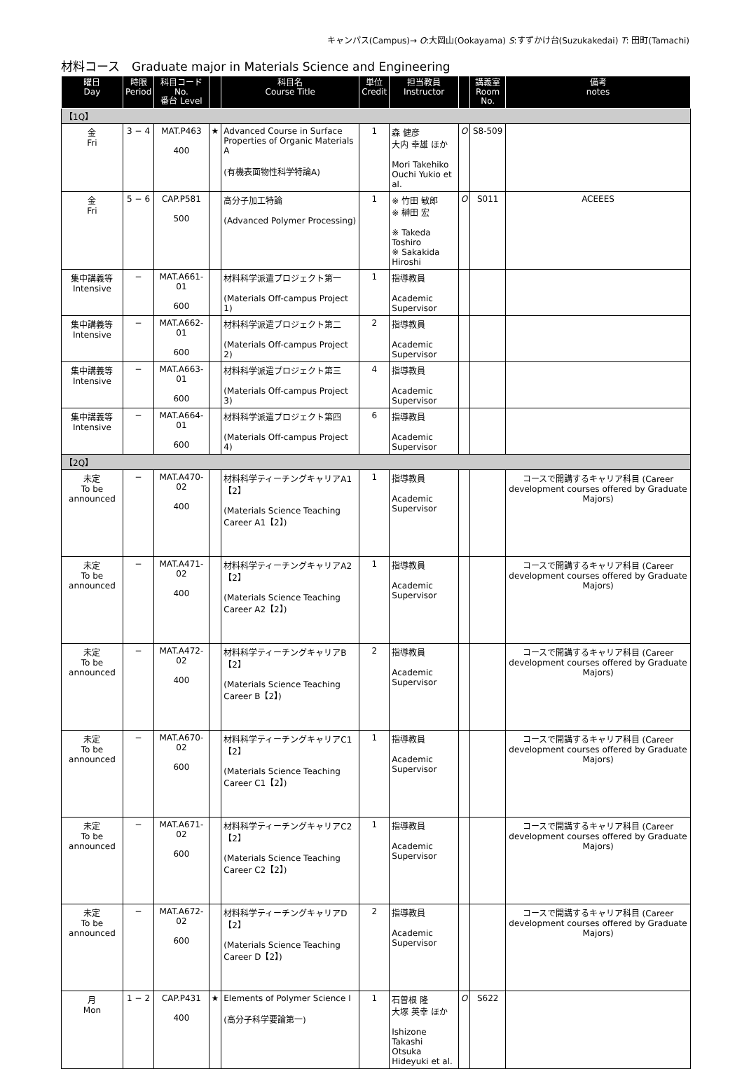キャンパス(Campus)→ O:大岡山(Ookayama) S:すずかけ台(Suzukakedai) T: 田町(Tamachi)
材料コース　Graduate major in Materials Science and Engineering
| 曜日 Day | 時限 Period | 科目コード No. 番台 Level | | 科目名 Course Title | 単位 Credit | 担当教員 Instructor | | 講義室 Room No. | 備考 notes |
| --- | --- | --- | --- | --- | --- | --- | --- | --- | --- |
| 【1Q】 | | | | | | | | | |
| 金 Fri | 3 − 4 | MAT.P463 400 | ★ | Advanced Course in Surface Properties of Organic Materials A (有機表面物性科学特論A) | 1 | 森 健彦 大内 幸雄 ほか Mori Takehiko Ouchi Yukio et al. | O | S8-509 | |
| 金 Fri | 5 − 6 | CAP.P581 500 | | 高分子加工特論 (Advanced Polymer Processing) | 1 | ※ 竹田 敏郎 ※ 榊田 宏 ※ Takeda Toshiro ※ Sakakida Hiroshi | O | S011 | ACEEES |
| 集中講義等 Intensive | − | MAT.A661-01 600 | | 材料科学派遣プロジェクト第一 (Materials Off-campus Project 1) | 1 | 指導教員 Academic Supervisor | | | |
| 集中講義等 Intensive | − | MAT.A662-01 600 | | 材料科学派遣プロジェクト第二 (Materials Off-campus Project 2) | 2 | 指導教員 Academic Supervisor | | | |
| 集中講義等 Intensive | − | MAT.A663-01 600 | | 材料科学派遣プロジェクト第三 (Materials Off-campus Project 3) | 4 | 指導教員 Academic Supervisor | | | |
| 集中講義等 Intensive | − | MAT.A664-01 600 | | 材料科学派遣プロジェクト第四 (Materials Off-campus Project 4) | 6 | 指導教員 Academic Supervisor | | | |
| 【2Q】 | | | | | | | | | |
| 未定 To be announced | − | MAT.A470-02 400 | | 材料科学ティーチングキャリアA1【2】 (Materials Science Teaching Career A1【2】) | 1 | 指導教員 Academic Supervisor | | | コースで開講するキャリア科目 (Career development courses offered by Graduate Majors) |
| 未定 To be announced | − | MAT.A471-02 400 | | 材料科学ティーチングキャリアA2【2】 (Materials Science Teaching Career A2【2】) | 1 | 指導教員 Academic Supervisor | | | コースで開講するキャリア科目 (Career development courses offered by Graduate Majors) |
| 未定 To be announced | − | MAT.A472-02 400 | | 材料科学ティーチングキャリアB【2】 (Materials Science Teaching Career B【2】) | 2 | 指導教員 Academic Supervisor | | | コースで開講するキャリア科目 (Career development courses offered by Graduate Majors) |
| 未定 To be announced | − | MAT.A670-02 600 | | 材料科学ティーチングキャリアC1【2】 (Materials Science Teaching Career C1【2】) | 1 | 指導教員 Academic Supervisor | | | コースで開講するキャリア科目 (Career development courses offered by Graduate Majors) |
| 未定 To be announced | − | MAT.A671-02 600 | | 材料科学ティーチングキャリアC2【2】 (Materials Science Teaching Career C2【2】) | 1 | 指導教員 Academic Supervisor | | | コースで開講するキャリア科目 (Career development courses offered by Graduate Majors) |
| 未定 To be announced | − | MAT.A672-02 600 | | 材料科学ティーチングキャリアD【2】 (Materials Science Teaching Career D【2】) | 2 | 指導教員 Academic Supervisor | | | コースで開講するキャリア科目 (Career development courses offered by Graduate Majors) |
| 月 Mon | 1 − 2 | CAP.P431 400 | ★ | Elements of Polymer Science I (高分子科学要論第一) | 1 | 石曽根 隆 大塚 英幸 ほか Ishizone Takashi Otsuka Hideyuki et al. | O | S622 | |